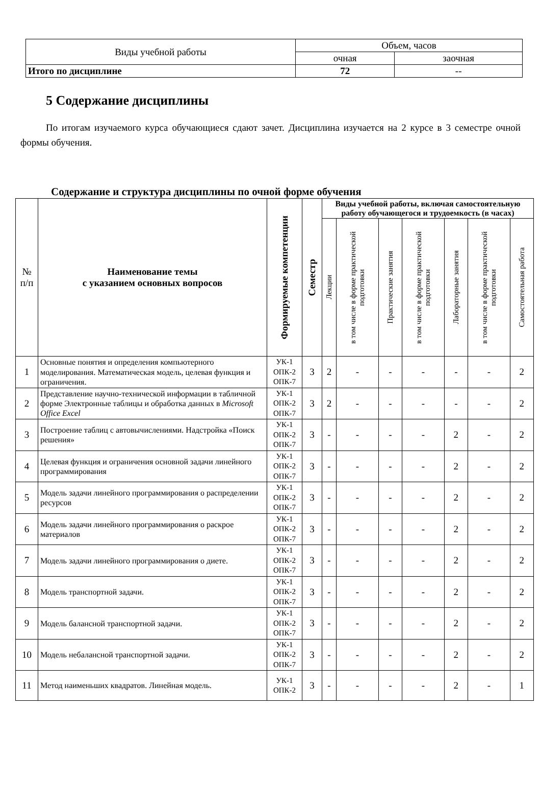| Виды учебной работы | Объем, часов | |
| | очная | заочная |
| Итого по дисциплине | 72 | -- |
5 Содержание дисциплины
По итогам изучаемого курса обучающиеся сдают зачет. Дисциплина изучается на 2 курсе в 3 семестре очной формы обучения.
Содержание и структура дисциплины по очной форме обучения
| № п/п | Наименование темы с указанием основных вопросов | Формируемые компетенции | Семестр | Виды учебной работы, включая самостоятельную работу обучающегося и трудоемкость (в часах) | | | | | | |
| --- | --- | --- | --- | --- | --- | --- | --- | --- | --- | --- |
| | | | | Лекции | в том числе в форме практической подготовки | Практические занятия | в том числе в форме практической подготовки | Лабораторные занятия | в том числе в форме практической подготовки | Самостоятельная работа |
| 1 | Основные понятия и определения компьютерного моделирования. Математическая модель, целевая функция и ограничения. | УК-1 ОПК-2 ОПК-7 | 3 | 2 | - | - | - | - | - | 2 |
| 2 | Представление научно-технической информации в табличной форме Электронные таблицы и обработка данных в Microsoft Office Excel | УК-1 ОПК-2 ОПК-7 | 3 | 2 | - | - | - | - | - | 2 |
| 3 | Построение таблиц с автовычислениями. Надстройка «Поиск решения» | УК-1 ОПК-2 ОПК-7 | 3 | - | - | - | - | 2 | - | 2 |
| 4 | Целевая функция и ограничения основной задачи линейного программирования | УК-1 ОПК-2 ОПК-7 | 3 | - | - | - | - | 2 | - | 2 |
| 5 | Модель задачи линейного программирования о распределении ресурсов | УК-1 ОПК-2 ОПК-7 | 3 | - | - | - | - | 2 | - | 2 |
| 6 | Модель задачи линейного программирования о раскрое материалов | УК-1 ОПК-2 ОПК-7 | 3 | - | - | - | - | 2 | - | 2 |
| 7 | Модель задачи линейного программирования о диете. | УК-1 ОПК-2 ОПК-7 | 3 | - | - | - | - | 2 | - | 2 |
| 8 | Модель транспортной задачи. | УК-1 ОПК-2 ОПК-7 | 3 | - | - | - | - | 2 | - | 2 |
| 9 | Модель балансной транспортной задачи. | УК-1 ОПК-2 ОПК-7 | 3 | - | - | - | - | 2 | - | 2 |
| 10 | Модель небалансной транспортной задачи. | УК-1 ОПК-2 ОПК-7 | 3 | - | - | - | - | 2 | - | 2 |
| 11 | Метод наименьших квадратов. Линейная модель. | УК-1 ОПК-2 | 3 | - | - | - | - | 2 | - | 1 |